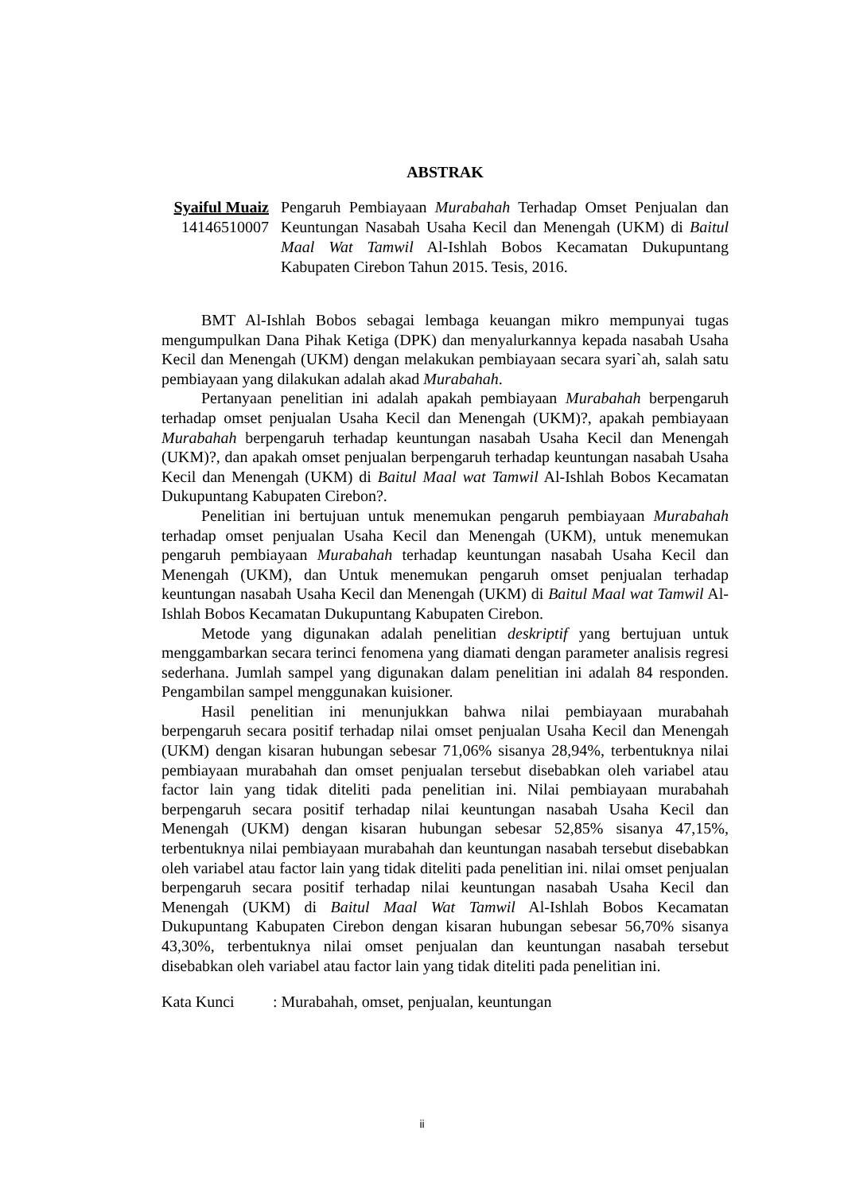ABSTRAK
Syaiful Muaiz
14146510007
Pengaruh Pembiayaan Murabahah Terhadap Omset Penjualan dan Keuntungan Nasabah Usaha Kecil dan Menengah (UKM) di Baitul Maal Wat Tamwil Al-Ishlah Bobos Kecamatan Dukupuntang Kabupaten Cirebon Tahun 2015. Tesis, 2016.
BMT Al-Ishlah Bobos sebagai lembaga keuangan mikro mempunyai tugas mengumpulkan Dana Pihak Ketiga (DPK) dan menyalurkannya kepada nasabah Usaha Kecil dan Menengah (UKM) dengan melakukan pembiayaan secara syari`ah, salah satu pembiayaan yang dilakukan adalah akad Murabahah.
Pertanyaan penelitian ini adalah apakah pembiayaan Murabahah berpengaruh terhadap omset penjualan Usaha Kecil dan Menengah (UKM)?, apakah pembiayaan Murabahah berpengaruh terhadap keuntungan nasabah Usaha Kecil dan Menengah (UKM)?, dan apakah omset penjualan berpengaruh terhadap keuntungan nasabah Usaha Kecil dan Menengah (UKM) di Baitul Maal wat Tamwil Al-Ishlah Bobos Kecamatan Dukupuntang Kabupaten Cirebon?.
Penelitian ini bertujuan untuk menemukan pengaruh pembiayaan Murabahah terhadap omset penjualan Usaha Kecil dan Menengah (UKM), untuk menemukan pengaruh pembiayaan Murabahah terhadap keuntungan nasabah Usaha Kecil dan Menengah (UKM), dan Untuk menemukan pengaruh omset penjualan terhadap keuntungan nasabah Usaha Kecil dan Menengah (UKM) di Baitul Maal wat Tamwil Al-Ishlah Bobos Kecamatan Dukupuntang Kabupaten Cirebon.
Metode yang digunakan adalah penelitian deskriptif yang bertujuan untuk menggambarkan secara terinci fenomena yang diamati dengan parameter analisis regresi sederhana. Jumlah sampel yang digunakan dalam penelitian ini adalah 84 responden. Pengambilan sampel menggunakan kuisioner.
Hasil penelitian ini menunjukkan bahwa nilai pembiayaan murabahah berpengaruh secara positif terhadap nilai omset penjualan Usaha Kecil dan Menengah (UKM) dengan kisaran hubungan sebesar 71,06% sisanya 28,94%, terbentuknya nilai pembiayaan murabahah dan omset penjualan tersebut disebabkan oleh variabel atau factor lain yang tidak diteliti pada penelitian ini. Nilai pembiayaan murabahah berpengaruh secara positif terhadap nilai keuntungan nasabah Usaha Kecil dan Menengah (UKM) dengan kisaran hubungan sebesar 52,85% sisanya 47,15%, terbentuknya nilai pembiayaan murabahah dan keuntungan nasabah tersebut disebabkan oleh variabel atau factor lain yang tidak diteliti pada penelitian ini. nilai omset penjualan berpengaruh secara positif terhadap nilai keuntungan nasabah Usaha Kecil dan Menengah (UKM) di Baitul Maal Wat Tamwil Al-Ishlah Bobos Kecamatan Dukupuntang Kabupaten Cirebon dengan kisaran hubungan sebesar 56,70% sisanya 43,30%, terbentuknya nilai omset penjualan dan keuntungan nasabah tersebut disebabkan oleh variabel atau factor lain yang tidak diteliti pada penelitian ini.
Kata Kunci : Murabahah, omset, penjualan, keuntungan
ii